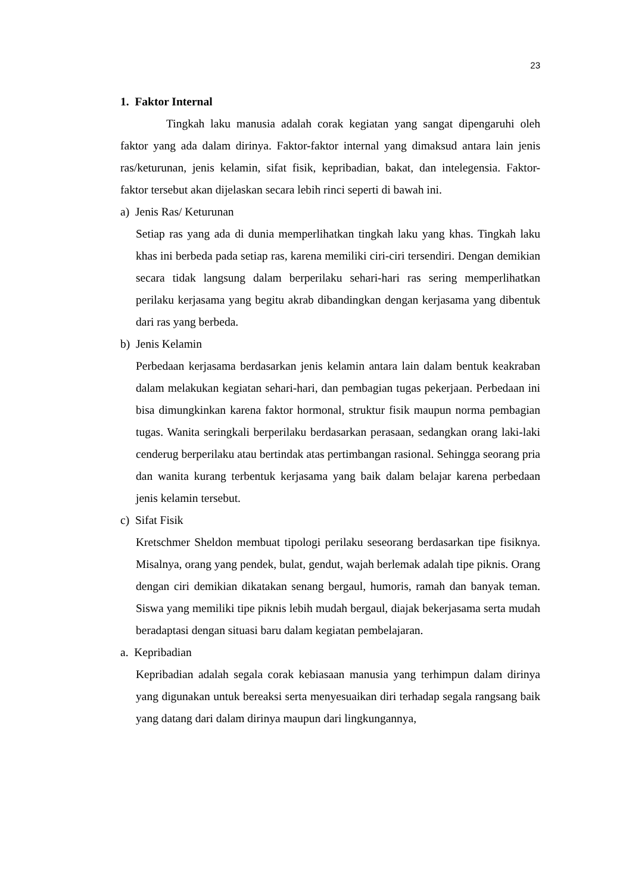23
1. Faktor Internal
Tingkah laku manusia adalah corak kegiatan yang sangat dipengaruhi oleh faktor yang ada dalam dirinya. Faktor-faktor internal yang dimaksud antara lain jenis ras/keturunan, jenis kelamin, sifat fisik, kepribadian, bakat, dan intelegensia. Faktor-faktor tersebut akan dijelaskan secara lebih rinci seperti di bawah ini.
a) Jenis Ras/ Keturunan
Setiap ras yang ada di dunia memperlihatkan tingkah laku yang khas. Tingkah laku khas ini berbeda pada setiap ras, karena memiliki ciri-ciri tersendiri. Dengan demikian secara tidak langsung dalam berperilaku sehari-hari ras sering memperlihatkan perilaku kerjasama yang begitu akrab dibandingkan dengan kerjasama yang dibentuk dari ras yang berbeda.
b) Jenis Kelamin
Perbedaan kerjasama berdasarkan jenis kelamin antara lain dalam bentuk keakraban dalam melakukan kegiatan sehari-hari, dan pembagian tugas pekerjaan. Perbedaan ini bisa dimungkinkan karena faktor hormonal, struktur fisik maupun norma pembagian tugas. Wanita seringkali berperilaku berdasarkan perasaan, sedangkan orang laki-laki cenderug berperilaku atau bertindak atas pertimbangan rasional. Sehingga seorang pria dan wanita kurang terbentuk kerjasama yang baik dalam belajar karena perbedaan jenis kelamin tersebut.
c) Sifat Fisik
Kretschmer Sheldon membuat tipologi perilaku seseorang berdasarkan tipe fisiknya. Misalnya, orang yang pendek, bulat, gendut, wajah berlemak adalah tipe piknis. Orang dengan ciri demikian dikatakan senang bergaul, humoris, ramah dan banyak teman. Siswa yang memiliki tipe piknis lebih mudah bergaul, diajak bekerjasama serta mudah beradaptasi dengan situasi baru dalam kegiatan pembelajaran.
a. Kepribadian
Kepribadian adalah segala corak kebiasaan manusia yang terhimpun dalam dirinya yang digunakan untuk bereaksi serta menyesuaikan diri terhadap segala rangsang baik yang datang dari dalam dirinya maupun dari lingkungannya,